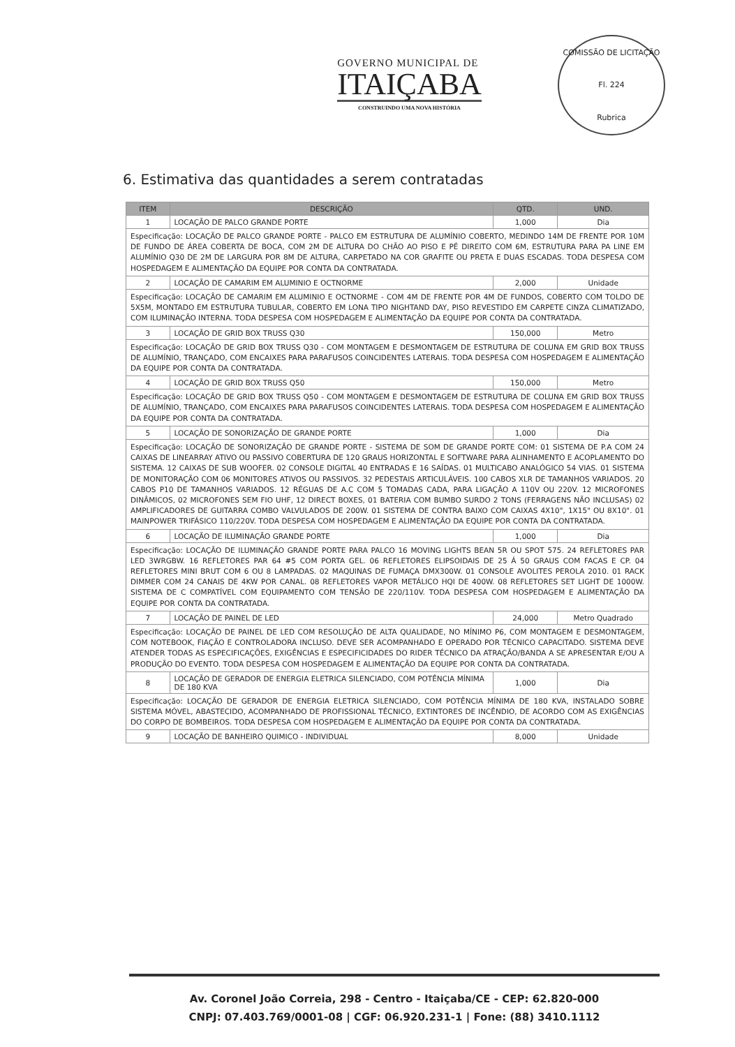GOVERNO MUNICIPAL DE
ITAIÇABA
CONSTRUINDO UMA NOVA HISTÓRIA
COMISSÃO DE LICITAÇÃO
Fl. 224
Rubrica
6. Estimativa das quantidades a serem contratadas
| ITEM | DESCRIÇÃO | QTD. | UND. |
| --- | --- | --- | --- |
| 1 | LOCAÇÃO DE PALCO GRANDE PORTE | 1,000 | Dia |
| Especificação: LOCAÇÃO DE PALCO GRANDE PORTE - PALCO EM ESTRUTURA DE ALUMÍNIO COBERTO, MEDINDO 14M DE FRENTE POR 10M DE FUNDO DE ÁREA COBERTA DE BOCA, COM 2M DE ALTURA DO CHÃO AO PISO E PÉ DIREITO COM 6M, ESTRUTURA PARA PA LINE EM ALUMÍNIO Q30 DE 2M DE LARGURA POR 8M DE ALTURA, CARPETADO NA COR GRAFITE OU PRETA E DUAS ESCADAS. TODA DESPESA COM HOSPEDAGEM E ALIMENTAÇÃO DA EQUIPE POR CONTA DA CONTRATADA. | | | |
| 2 | LOCAÇÃO DE CAMARIM EM ALUMINIO E OCTNORME | 2,000 | Unidade |
| Especificação: LOCAÇÃO DE CAMARIM EM ALUMINIO E OCTNORME - COM 4M DE FRENTE POR 4M DE FUNDOS, COBERTO COM TOLDO DE 5X5M, MONTADO EM ESTRUTURA TUBULAR, COBERTO EM LONA TIPO NIGHTAND DAY, PISO REVESTIDO EM CARPETE CINZA CLIMATIZADO, COM ILUMINAÇÃO INTERNA. TODA DESPESA COM HOSPEDAGEM E ALIMENTAÇÃO DA EQUIPE POR CONTA DA CONTRATADA. | | | |
| 3 | LOCAÇÃO DE GRID BOX TRUSS Q30 | 150,000 | Metro |
| Especificação: LOCAÇÃO DE GRID BOX TRUSS Q30 - COM MONTAGEM E DESMONTAGEM DE ESTRUTURA DE COLUNA EM GRID BOX TRUSS DE ALUMÍNIO, TRANÇADO, COM ENCAIXES PARA PARAFUSOS COINCIDENTES LATERAIS. TODA DESPESA COM HOSPEDAGEM E ALIMENTAÇÃO DA EQUIPE POR CONTA DA CONTRATADA. | | | |
| 4 | LOCAÇÃO DE GRID BOX TRUSS Q50 | 150,000 | Metro |
| Especificação: LOCAÇÃO DE GRID BOX TRUSS Q50 - COM MONTAGEM E DESMONTAGEM DE ESTRUTURA DE COLUNA EM GRID BOX TRUSS DE ALUMÍNIO, TRANÇADO, COM ENCAIXES PARA PARAFUSOS COINCIDENTES LATERAIS. TODA DESPESA COM HOSPEDAGEM E ALIMENTAÇÃO DA EQUIPE POR CONTA DA CONTRATADA. | | | |
| 5 | LOCAÇÃO DE SONORIZAÇÃO DE GRANDE PORTE | 1,000 | Dia |
| Especificação: LOCAÇÃO DE SONORIZAÇÃO DE GRANDE PORTE - SISTEMA DE SOM DE GRANDE PORTE COM: 01 SISTEMA DE P.A COM 24 CAIXAS DE LINEARRAY ATIVO OU PASSIVO COBERTURA DE 120 GRAUS HORIZONTAL E SOFTWARE PARA ALINHAMENTO E ACOPLAMENTO DO SISTEMA. 12 CAIXAS DE SUB WOOFER. 02 CONSOLE DIGITAL 40 ENTRADAS E 16 SAÍDAS. 01 MULTICABO ANALÓGICO 54 VIAS. 01 SISTEMA DE MONITORAÇÃO COM 06 MONITORES ATIVOS OU PASSIVOS. 32 PEDESTAIS ARTICULÁVEIS. 100 CABOS XLR DE TAMANHOS VARIADOS. 20 CABOS P10 DE TAMANHOS VARIADOS. 12 RÉGUAS DE A.C COM 5 TOMADAS CADA, PARA LIGAÇÃO A 110V OU 220V. 12 MICROFONES DINÂMICOS, 02 MICROFONES SEM FIO UHF, 12 DIRECT BOXES, 01 BATERIA COM BUMBO SURDO 2 TONS (FERRAGENS NÃO INCLUSAS) 02 AMPLIFICADORES DE GUITARRA COMBO VALVULADOS DE 200W. 01 SISTEMA DE CONTRA BAIXO COM CAIXAS 4X10", 1X15" OU 8X10". 01 MAINPOWER TRIFÁSICO 110/220V. TODA DESPESA COM HOSPEDAGEM E ALIMENTAÇÃO DA EQUIPE POR CONTA DA CONTRATADA. | | | |
| 6 | LOCAÇÃO DE ILUMINAÇÃO GRANDE PORTE | 1,000 | Dia |
| Especificação: LOCAÇÃO DE ILUMINAÇÃO GRANDE PORTE PARA PALCO 16 MOVING LIGHTS BEAN 5R OU SPOT 575. 24 REFLETORES PAR LED 3WRGBW. 16 REFLETORES PAR 64 #5 COM PORTA GEL. 06 REFLETORES ELIPSOIDAIS DE 25 Á 50 GRAUS COM FACAS E CP. 04 REFLETORES MINI BRUT COM 6 OU 8 LAMPADAS. 02 MAQUINAS DE FUMAÇA DMX300W. 01 CONSOLE AVOLITES PEROLA 2010. 01 RACK DIMMER COM 24 CANAIS DE 4KW POR CANAL. 08 REFLETORES VAPOR METÁLICO HQI DE 400W. 08 REFLETORES SET LIGHT DE 1000W. SISTEMA DE C COMPATÍVEL COM EQUIPAMENTO COM TENSÃO DE 220/110V. TODA DESPESA COM HOSPEDAGEM E ALIMENTAÇÃO DA EQUIPE POR CONTA DA CONTRATADA. | | | |
| 7 | LOCAÇÃO DE PAINEL DE LED | 24,000 | Metro Quadrado |
| Especificação: LOCAÇÃO DE PAINEL DE LED COM RESOLUÇÃO DE ALTA QUALIDADE, NO MÍNIMO P6, COM MONTAGEM E DESMONTAGEM, COM NOTEBOOK, FIAÇÃO E CONTROLADORA INCLUSO. DEVE SER ACOMPANHADO E OPERADO POR TÉCNICO CAPACITADO. SISTEMA DEVE ATENDER TODAS AS ESPECIFICAÇÕES, EXIGÊNCIAS E ESPECIFICIDADES DO RIDER TÉCNICO DA ATRAÇÃO/BANDA A SE APRESENTAR E/OU A PRODUÇÃO DO EVENTO. TODA DESPESA COM HOSPEDAGEM E ALIMENTAÇÃO DA EQUIPE POR CONTA DA CONTRATADA. | | | |
| 8 | LOCAÇÃO DE GERADOR DE ENERGIA ELETRICA SILENCIADO, COM POTÊNCIA MÍNIMA DE 180 KVA | 1,000 | Dia |
| Especificação: LOCAÇÃO DE GERADOR DE ENERGIA ELETRICA SILENCIADO, COM POTÊNCIA MÍNIMA DE 180 KVA, INSTALADO SOBRE SISTEMA MÓVEL, ABASTECIDO, ACOMPANHADO DE PROFISSIONAL TÉCNICO, EXTINTORES DE INCÊNDIO, DE ACORDO COM AS EXIGÊNCIAS DO CORPO DE BOMBEIROS. TODA DESPESA COM HOSPEDAGEM E ALIMENTAÇÃO DA EQUIPE POR CONTA DA CONTRATADA. | | | |
| 9 | LOCAÇÃO DE BANHEIRO QUIMICO - INDIVIDUAL | 8,000 | Unidade |
Av. Coronel João Correia, 298 - Centro - Itaiçaba/CE - CEP: 62.820-000
CNPJ: 07.403.769/0001-08 | CGF: 06.920.231-1 | Fone: (88) 3410.1112